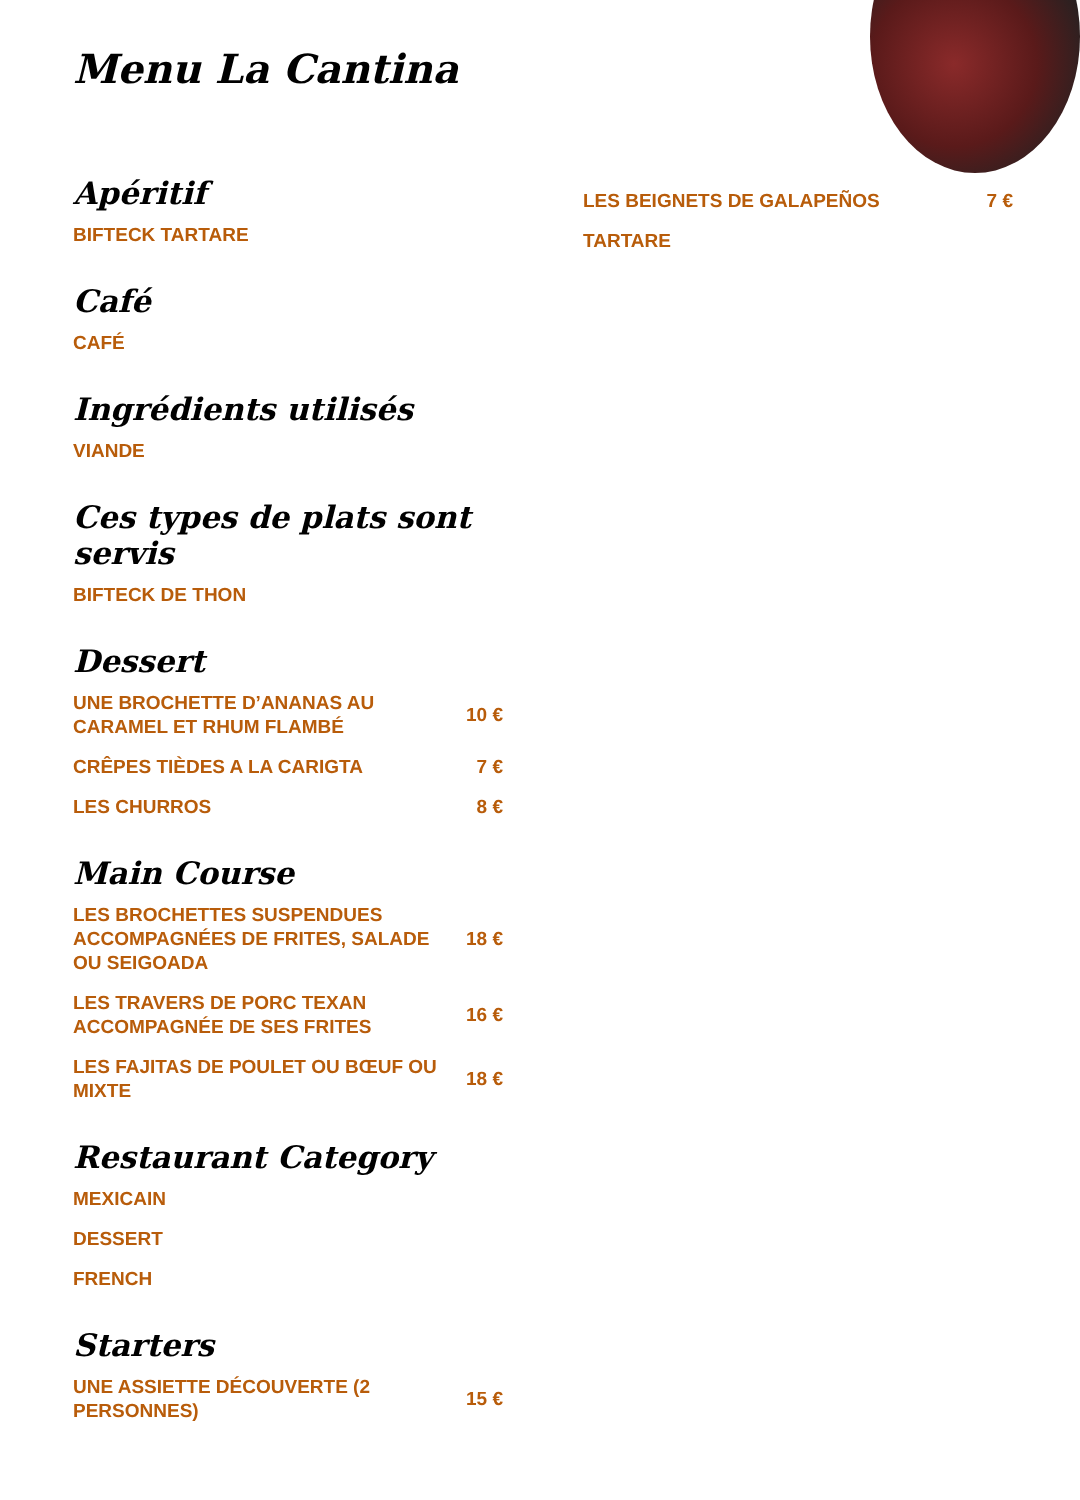Menu La Cantina
Apéritif
BIFTECK TARTARE
Café
CAFÉ
Ingrédients utilisés
VIANDE
Ces types de plats sont servis
BIFTECK DE THON
Dessert
UNE BROCHETTE D’ANANAS AU CARAMEL ET RHUM FLAMBÉ 10 €
CRÊPES TIÈDES A LA CARIGTA 7 €
LES CHURROS 8 €
Main Course
LES BROCHETTES SUSPENDUES ACCOMPAGNÉES DE FRITES, SALADE OU SEIGOADA 18 €
LES TRAVERS DE PORC TEXAN ACCOMPAGNÉE DE SES FRITES 16 €
LES FAJITAS DE POULET OU BŒUF OU MIXTE 18 €
Restaurant Category
MEXICAIN
DESSERT
FRENCH
Starters
UNE ASSIETTE DÉCOUVERTE (2 PERSONNES) 15 €
LES BEIGNETS DE GALAPEÑOS 7 €
TARTARE